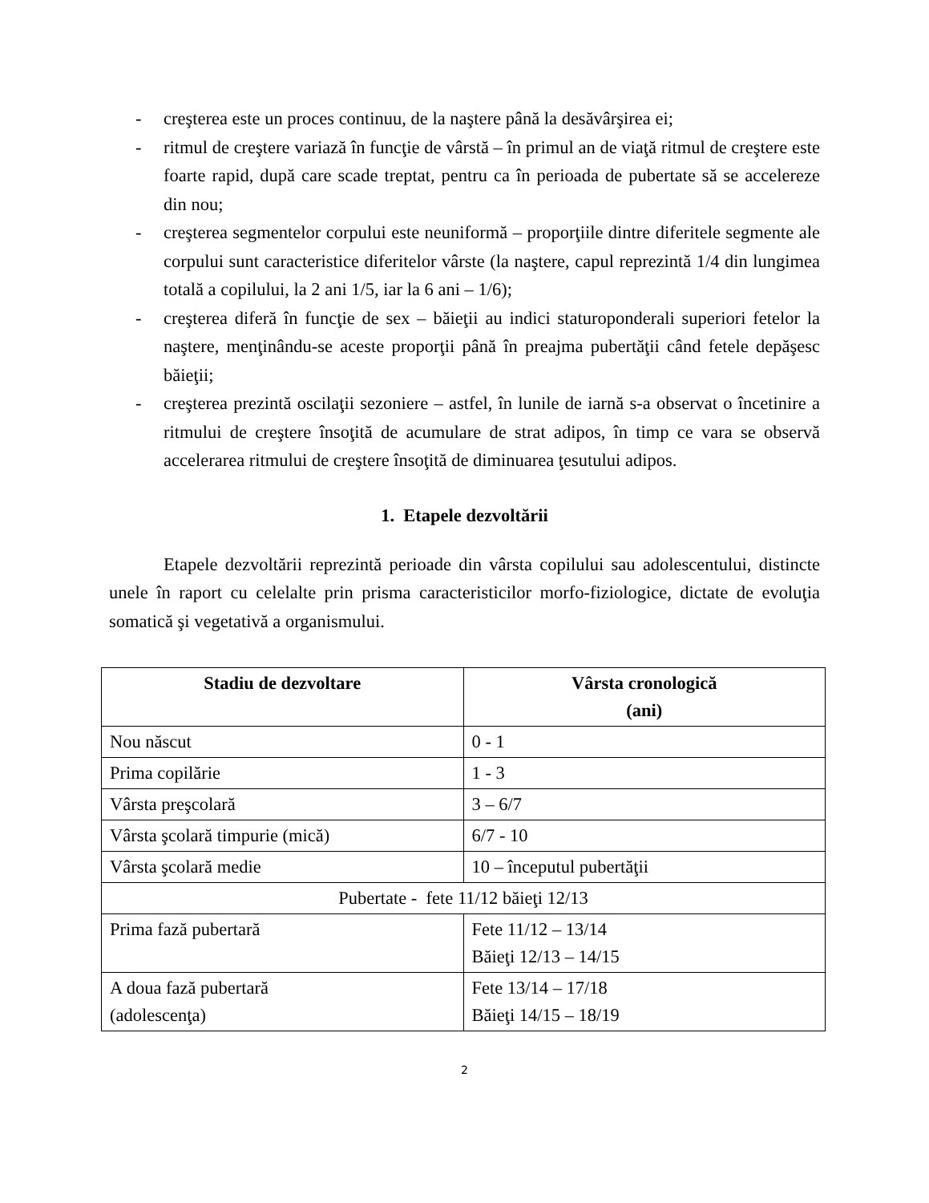- creşterea este un proces continuu, de la naştere până la desăvârşirea ei;
- ritmul de creştere variază în funcţie de vârstă – în primul an de viaţă ritmul de creştere este foarte rapid, după care scade treptat, pentru ca în perioada de pubertate să se accelereze din nou;
- creşterea segmentelor corpului este neuniformă – proporţiile dintre diferitele segmente ale corpului sunt caracteristice diferitelor vârste (la naştere, capul reprezintă 1/4 din lungimea totală a copilului, la 2 ani 1/5, iar la 6 ani – 1/6);
- creşterea diferă în funcţie de sex – băieţii au indici staturoponderali superiori fetelor la naştere, menţinându-se aceste proporţii până în preajma pubertăţii când fetele depăşesc băieţii;
- creşterea prezintă oscilaţii sezoniere – astfel, în lunile de iarnă s-a observat o încetinire a ritmului de creştere însoţită de acumulare de strat adipos, în timp ce vara se observă accelerarea ritmului de creştere însoţită de diminuarea ţesutului adipos.
1. Etapele dezvoltării
Etapele dezvoltării reprezintă perioade din vârsta copilului sau adolescentului, distincte unele în raport cu celelalte prin prisma caracteristicilor morfo-fiziologice, dictate de evoluţia somatică şi vegetativă a organismului.
| Stadiu de dezvoltare | Vârsta cronologică (ani) |
| --- | --- |
| Nou născut | 0 - 1 |
| Prima copilărie | 1 - 3 |
| Vârsta preşcolară | 3 – 6/7 |
| Vârsta şcolară timpurie (mică) | 6/7 - 10 |
| Vârsta şcolară medie | 10 – începutul pubertăţii |
| Pubertate - fete 11/12 băieţi 12/13 | |
| Prima fază pubertară | Fete 11/12 – 13/14 Băieţi 12/13 – 14/15 |
| A doua fază pubertară (adolescenţa) | Fete 13/14 – 17/18 Băieţi 14/15 – 18/19 |
2